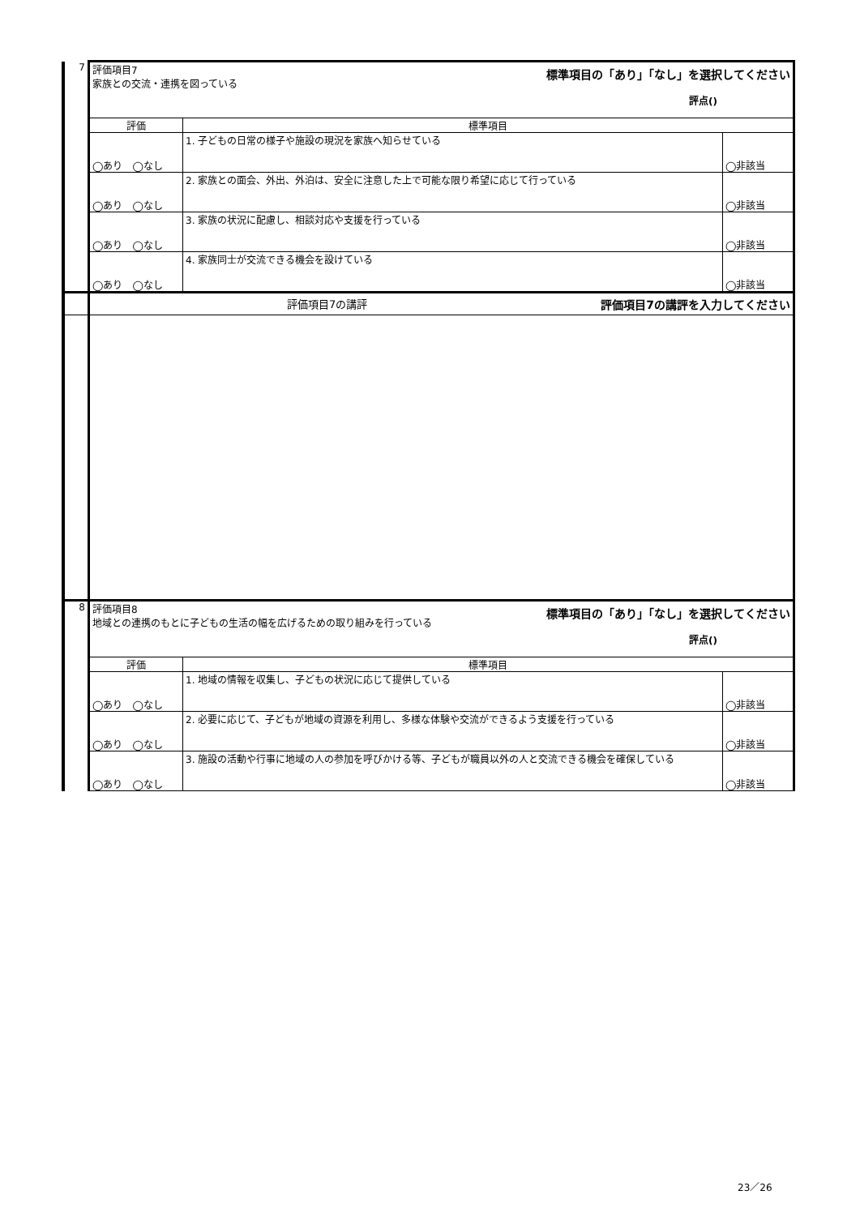| 7 | 評価項目7 家族との交流・連携を図っている 標準項目の「あり」「なし」を選択してください 評点() | | |
| | 評価 | 標準項目 | |
| | ◯あり ◯なし | 1. 子どもの日常の様子や施設の現況を家族へ知らせている | ◯非該当 |
| | ◯あり ◯なし | 2. 家族との面会、外出、外泊は、安全に注意した上で可能な限り希望に応じて行っている | ◯非該当 |
| | ◯あり ◯なし | 3. 家族の状況に配慮し、相談対応や支援を行っている | ◯非該当 |
| | ◯あり ◯なし | 4. 家族同士が交流できる機会を設けている | ◯非該当 |
| | 評価項目7の講評 評価項目7の講評を入力してください | | |
| 8 | 評価項目8 地域との連携のもとに子どもの生活の幅を広げるための取り組みを行っている 標準項目の「あり」「なし」を選択してください 評点() | | |
| | 評価 | 標準項目 | |
| | ◯あり ◯なし | 1. 地域の情報を収集し、子どもの状況に応じて提供している | ◯非該当 |
| | ◯あり ◯なし | 2. 必要に応じて、子どもが地域の資源を利用し、多様な体験や交流ができるよう支援を行っている | ◯非該当 |
| | ◯あり ◯なし | 3. 施設の活動や行事に地域の人の参加を呼びかける等、子どもが職員以外の人と交流できる機会を確保している | ◯非該当 |
23／26